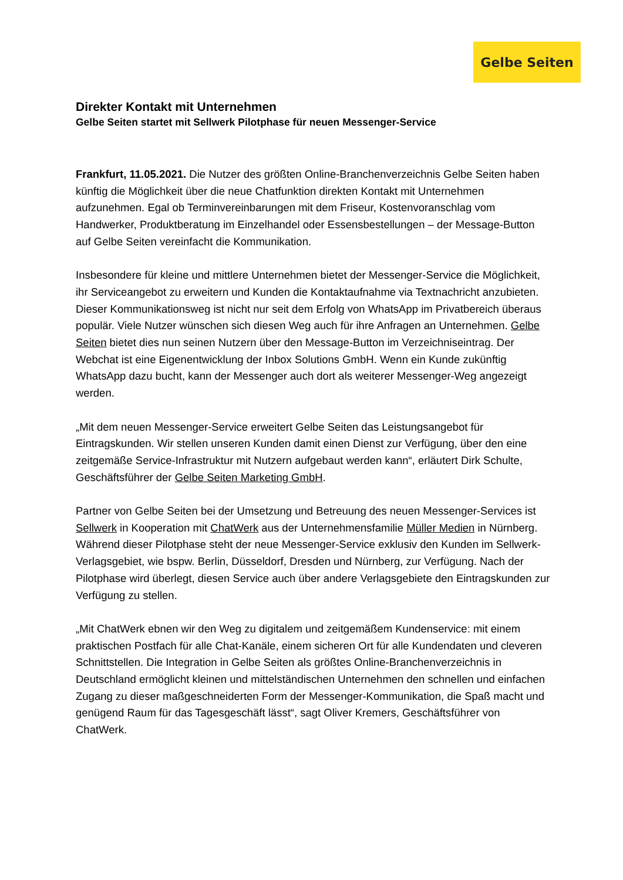Gelbe Seiten
Direkter Kontakt mit Unternehmen
Gelbe Seiten startet mit Sellwerk Pilotphase für neuen Messenger-Service
Frankfurt, 11.05.2021. Die Nutzer des größten Online-Branchenverzeichnis Gelbe Seiten haben künftig die Möglichkeit über die neue Chatfunktion direkten Kontakt mit Unternehmen aufzunehmen. Egal ob Terminvereinbarungen mit dem Friseur, Kostenvoranschlag vom Handwerker, Produktberatung im Einzelhandel oder Essensbestellungen – der Message-Button auf Gelbe Seiten vereinfacht die Kommunikation.
Insbesondere für kleine und mittlere Unternehmen bietet der Messenger-Service die Möglichkeit, ihr Serviceangebot zu erweitern und Kunden die Kontaktaufnahme via Textnachricht anzubieten. Dieser Kommunikationsweg ist nicht nur seit dem Erfolg von WhatsApp im Privatbereich überaus populär. Viele Nutzer wünschen sich diesen Weg auch für ihre Anfragen an Unternehmen. Gelbe Seiten bietet dies nun seinen Nutzern über den Message-Button im Verzeichniseintrag. Der Webchat ist eine Eigenentwicklung der Inbox Solutions GmbH. Wenn ein Kunde zukünftig WhatsApp dazu bucht, kann der Messenger auch dort als weiterer Messenger-Weg angezeigt werden.
„Mit dem neuen Messenger-Service erweitert Gelbe Seiten das Leistungsangebot für Eintragskunden. Wir stellen unseren Kunden damit einen Dienst zur Verfügung, über den eine zeitgemäße Service-Infrastruktur mit Nutzern aufgebaut werden kann“, erläutert Dirk Schulte, Geschäftsführer der Gelbe Seiten Marketing GmbH.
Partner von Gelbe Seiten bei der Umsetzung und Betreuung des neuen Messenger-Services ist Sellwerk in Kooperation mit ChatWerk aus der Unternehmensfamilie Müller Medien in Nürnberg. Während dieser Pilotphase steht der neue Messenger-Service exklusiv den Kunden im Sellwerk-Verlagsgebiet, wie bspw. Berlin, Düsseldorf, Dresden und Nürnberg, zur Verfügung. Nach der Pilotphase wird überlegt, diesen Service auch über andere Verlagsgebiete den Eintragskunden zur Verfügung zu stellen.
„Mit ChatWerk ebnen wir den Weg zu digitalem und zeitgemäßem Kundenservice: mit einem praktischen Postfach für alle Chat-Kanäle, einem sicheren Ort für alle Kundendaten und cleveren Schnittstellen. Die Integration in Gelbe Seiten als größtes Online-Branchenverzeichnis in Deutschland ermöglicht kleinen und mittelständischen Unternehmen den schnellen und einfachen Zugang zu dieser maßgeschneiderten Form der Messenger-Kommunikation, die Spaß macht und genügend Raum für das Tagesgeschäft lässt“, sagt Oliver Kremers, Geschäftsführer von ChatWerk.